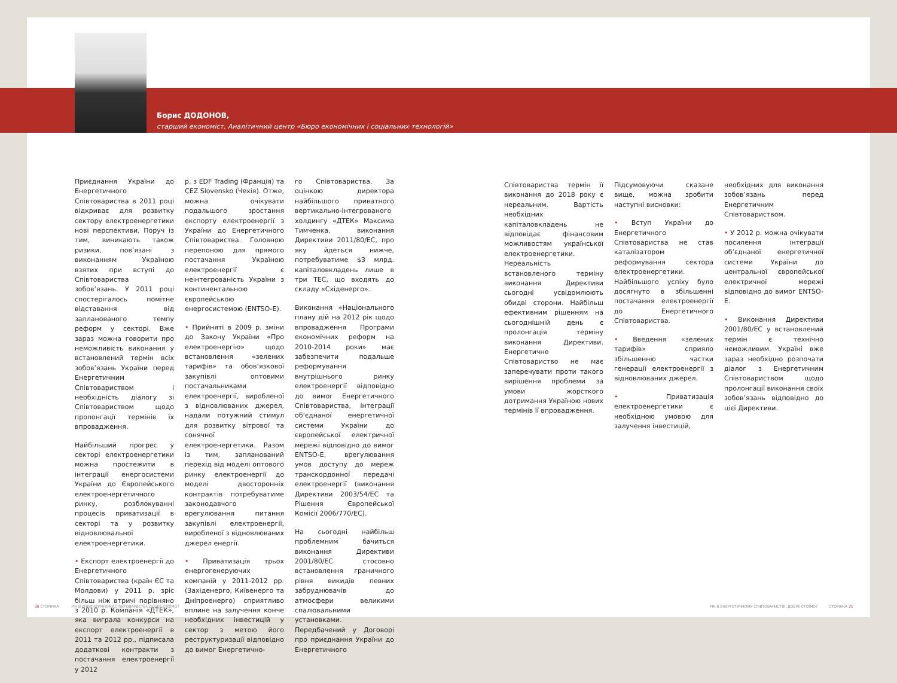Борис ДОДОНОВ,
старший економіст, Аналітичний центр «Бюро економічних і соціальних технологій»
Приєднання України до Енергетичного Співтовариства в 2011 році відкриває для розвитку сектору електроенергетики нові перспективи. Поруч із тим, виникають також ризики, пов’язані з виконанням Україною взятих при вступі до Співтовариства зобов’язань. У 2011 році спостерігалось помітне відставання від запланованого темпу реформ у секторі. Вже зараз можна говорити про неможливість виконання у встановлений термін всіх зобов’язань України перед Енергетичним Співтовариством і необхідність діалогу зі Співтовариством щодо пролонгації термінів їх впровадження.
Найбільший прогрес у секторі електроенергетики можна простежити в інтеграції енергосистеми України до Європейського електроенергетичного ринку, розблокуванні процесів приватизації в секторі та у розвитку відновлювальної електроенергетики.
• Експорт електроенергії до Енергетичного Співтовариства (країн ЄС та Молдови) у 2011 р. зріс більш ніж втричі порівняно з 2010 р. Компанія «ДТЕК», яка виграла конкурси на експорт електроенергії в 2011 та 2012 рр., підписала додаткові контракти з постачання електроенергії у 2012
р. з EDF Trading (Франція) та CEZ Slovensko (Чехія). Отже, можна очікувати подальшого зростання експорту електроенергії з України до Енергетичного Співтовариства. Головною перепоною для прямого постачання Україною електроенергії є неінтегрованість України з континентальною європейською енергосистемою (ENTSO-E).
• Прийняті в 2009 р. зміни до Закону України «Про електроенергію» щодо встановлення «зелених тарифів» та обов’язкової закупівлі оптовими постачальниками електроенергії, виробленої з відновлюваних джерел, надали потужний стимул для розвитку вітрової та сонячної електроенергетики. Разом із тим, запланований перехід від моделі оптового ринку електроенергії до моделі двосторонніх контрактів потребуватиме законодавчого врегулювання питання закупівлі електроенергії, виробленої з відновлюваних джерел енергії.
• Приватизація трьох енергогенеруючих компаній у 2011-2012 рр. (Західенерго, Київенерго та Дніпроенерго) сприятливо вплине на залучення конче необхідних інвестицій у сектор з метою його реструктуризації відповідно до вимог Енергетично-
го Співтовариства. За оцінкою директора найбільшого приватного вертикально-інтегрованого холдингу «ДТЕК» Максима Тимченка, виконання Директиви 2011/80/ЕС, про яку йдеться нижче, потребуватиме $3 млрд. капіталовкладень лише в три ТЕС, що входять до складу «Східенерго».
Виконання «Національного плану дій на 2012 рік щодо впровадження Програми економічних реформ на 2010-2014 роки» має забезпечити подальше реформування внутрішнього ринку електроенергії відповідно до вимог Енергетичного Співтовариства, інтеграції об’єднаної енергетичної системи України до європейської електричної мережі відповідно до вимог ENTSO-E, врегулювання умов доступу до мереж транскордонної передачі електроенергії (виконання Директиви 2003/54/ЕС та Рішення Європейської Комісії 2006/770/ЕС).
На сьогодні найбільш проблемним бачиться виконання Директиви 2001/80/ЕС стосовно встановлення граничного рівня викидів певних забруднювачів до атмосфери великими спалювальними установками. Передбачений у Договорі про приєднання України до Енергетичного
Співтовариства термін її виконання до 2018 року є нереальним. Вартість необхідних капіталовкладень не відповідає фінансовим можливостям української електроенергетики. Нереальність встановленого терміну виконання Директиви сьогодні усвідомлюють обидві сторони. Найбільш ефективним рішенням на сьогоднішній день є пролонгація терміну виконання Директиви. Енергетичне Співтовариство не має заперечувати проти такого вирішення проблеми за умови жорсткого дотримання Україною нових термінів її впровадження.
Підсумовуючи сказане вище, можна зробити наступні висновки:
• Вступ України до Енергетичного Співтовариства не став каталізатором реформування сектора електроенергетики. Найбільшого успіху було досягнуто в збільшенні постачання електроенергії до Енергетичного Співтовариства.
• Введення «зелених тарифів» сприяло збільшенню частки генерації електроенергії з відновлюваних джерел.
• Приватизація електроенергетики є необхідною умовою для залучення інвестицій,
необхідних для виконання зобов’язань перед Енергетичним Співтовариством.
• У 2012 р. можна очікувати посилення інтеграції об’єднаної енергетичної системи України до центральної європейської електричної мережі відповідно до вимог ENTSO-E.
• Виконання Директиви 2001/80/ЕС у встановлений термін є технічно неможливим. Україні вже зараз необхідно розпочати діалог з Енергетичним Співтовариством щодо пролонгації виконання своїх зобов’язань відповідно до цієї Директиви.
30 СТОРІНКА РІК В ЕНЕРГЕТИЧНОМУ СПІВТОВАРИСТВІ: ДОБРЕ СТОЇМО?
РІК В ЕНЕРГЕТИЧНОМУ СПІВТОВАРИСТВІ: ДОБРЕ СТОЇМО? СТОРІНКА 31